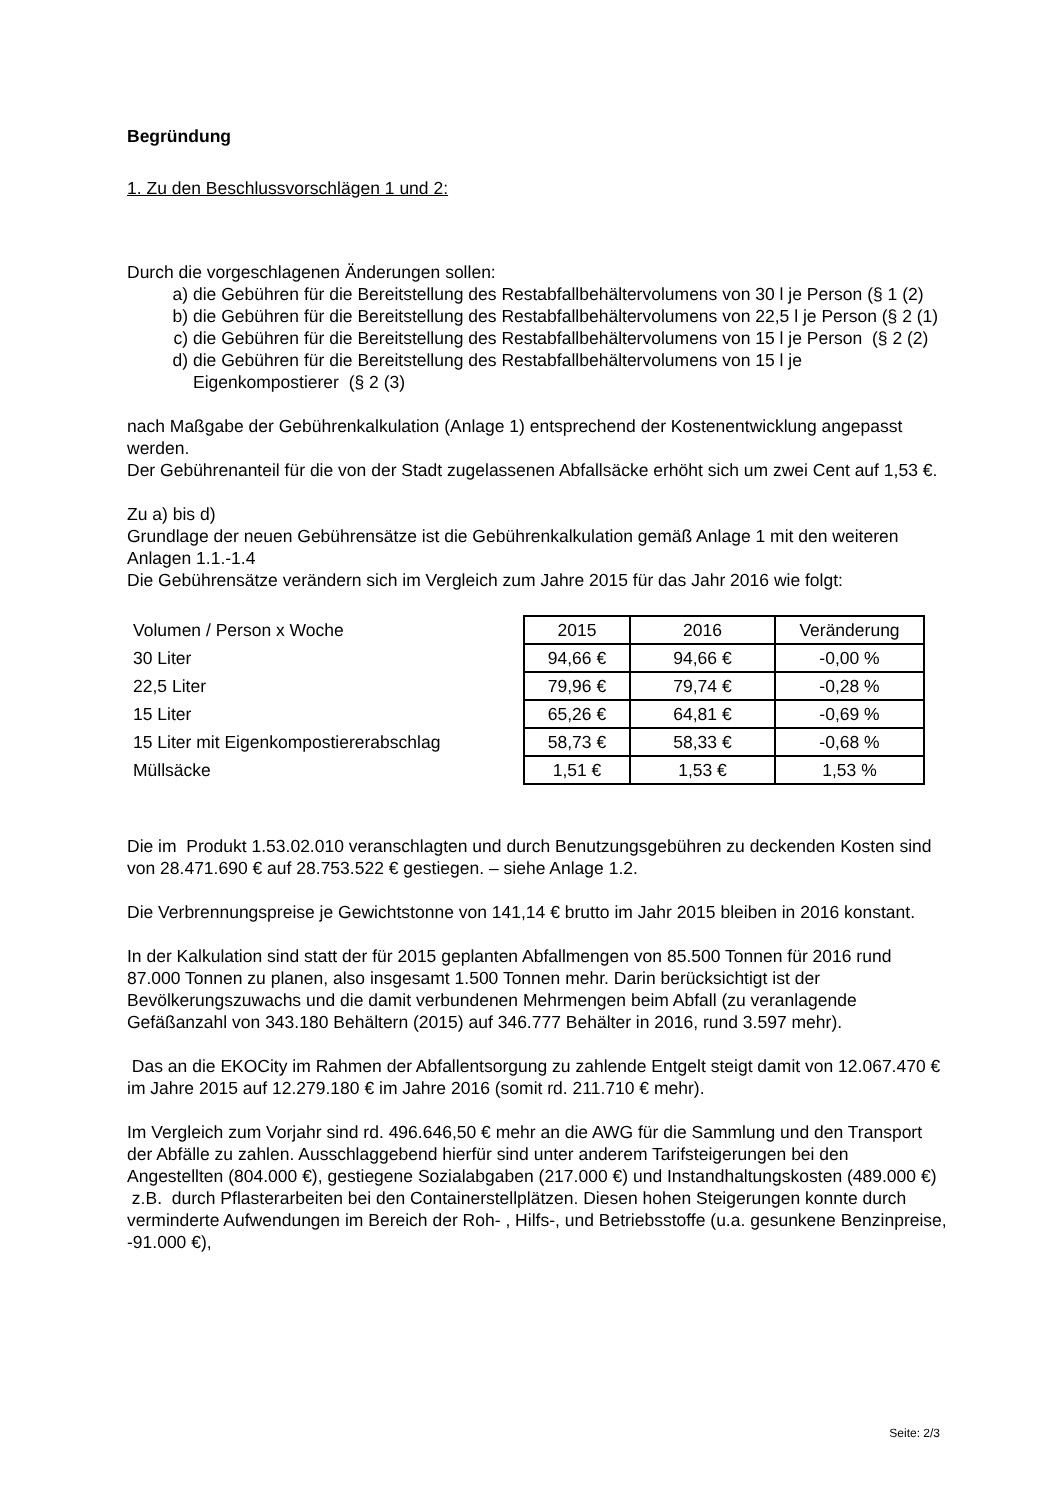Begründung
1. Zu den Beschlussvorschlägen 1 und 2:
Durch die vorgeschlagenen Änderungen sollen:
a) die Gebühren für die Bereitstellung des Restabfallbehältervolumens von 30 l je Person (§ 1 (2)
b) die Gebühren für die Bereitstellung des Restabfallbehältervolumens von 22,5 l je Person (§ 2 (1)
c) die Gebühren für die Bereitstellung des Restabfallbehältervolumens von 15 l je Person (§ 2 (2)
d) die Gebühren für die Bereitstellung des Restabfallbehältervolumens von 15 l je Eigenkompostierer (§ 2 (3)
nach Maßgabe der Gebührenkalkulation (Anlage 1) entsprechend der Kostenentwicklung angepasst werden.
Der Gebührenanteil für die von der Stadt zugelassenen Abfallsäcke erhöht sich um zwei Cent auf 1,53 €.
Zu a) bis d)
Grundlage der neuen Gebührensätze ist die Gebührenkalkulation gemäß Anlage 1 mit den weiteren Anlagen 1.1.-1.4
Die Gebührensätze verändern sich im Vergleich zum Jahre 2015 für das Jahr 2016 wie folgt:
| Volumen / Person x Woche | 2015 | 2016 | Veränderung |
| 30 Liter | 94,66 € | 94,66 € | -0,00 % |
| 22,5 Liter | 79,96 € | 79,74 € | -0,28 % |
| 15 Liter | 65,26 € | 64,81 € | -0,69 % |
| 15 Liter mit Eigenkompostiererabschlag | 58,73 € | 58,33 € | -0,68 % |
| Müllsäcke | 1,51 € | 1,53 € | 1,53 % |
Die im Produkt 1.53.02.010 veranschlagten und durch Benutzungsgebühren zu deckenden Kosten sind von 28.471.690 € auf 28.753.522 € gestiegen. – siehe Anlage 1.2.
Die Verbrennungspreise je Gewichtstonne von 141,14 € brutto im Jahr 2015 bleiben in 2016 konstant.
In der Kalkulation sind statt der für 2015 geplanten Abfallmengen von 85.500 Tonnen für 2016 rund 87.000 Tonnen zu planen, also insgesamt 1.500 Tonnen mehr. Darin berücksichtigt ist der Bevölkerungszuwachs und die damit verbundenen Mehrmengen beim Abfall (zu veranlagende Gefäßanzahl von 343.180 Behältern (2015) auf 346.777 Behälter in 2016, rund 3.597 mehr).
Das an die EKOCity im Rahmen der Abfallentsorgung zu zahlende Entgelt steigt damit von 12.067.470 € im Jahre 2015 auf 12.279.180 € im Jahre 2016 (somit rd. 211.710 € mehr).
Im Vergleich zum Vorjahr sind rd. 496.646,50 € mehr an die AWG für die Sammlung und den Transport der Abfälle zu zahlen. Ausschlaggebend hierfür sind unter anderem Tarifsteigerungen bei den Angestellten (804.000 €), gestiegene Sozialabgaben (217.000 €) und Instandhaltungskosten (489.000 €) z.B. durch Pflasterarbeiten bei den Containerstellplätzen. Diesen hohen Steigerungen konnte durch verminderte Aufwendungen im Bereich der Roh- , Hilfs-, und Betriebsstoffe (u.a. gesunkene Benzinpreise, -91.000 €),
Seite: 2/3